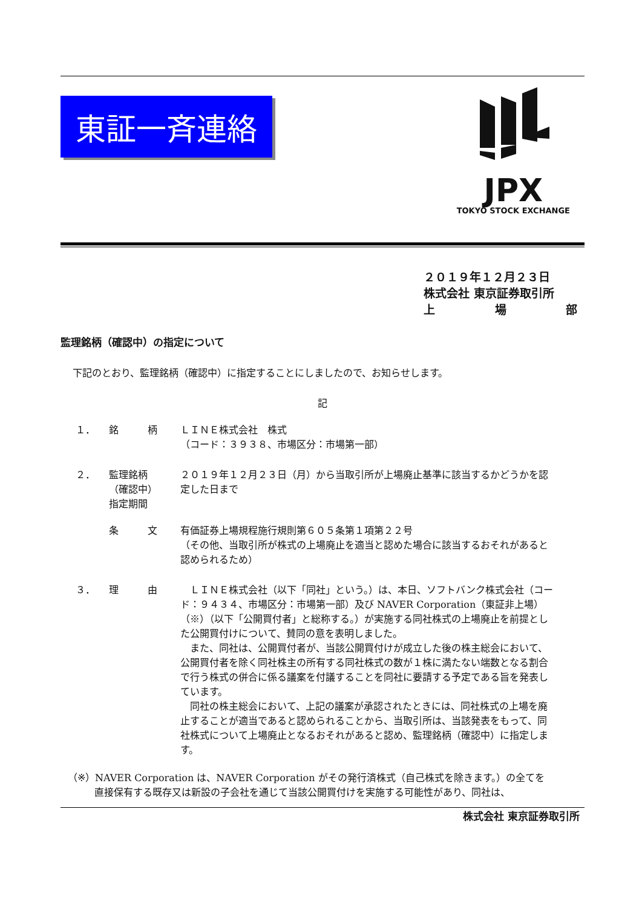東証一斉連絡
JPX
TOKYO STOCK EXCHANGE
２０１９年１２月２３日
株式会社 東京証券取引所
上 場 部
監理銘柄（確認中）の指定について
下記のとおり、監理銘柄（確認中）に指定することにしましたので、お知らせします。
記
１． 銘　　　柄 ＬＩＮＥ株式会社　株式
（コード：３９３８、市場区分：市場第一部）
２． 監理銘柄
（確認中）
指定期間
２０１９年１２月２３日（月）から当取引所が上場廃止基準に該当するかどうかを認定した日まで
条　　　文 有価証券上場規程施行規則第６０５条第１項第２２号
（その他、当取引所が株式の上場廃止を適当と認めた場合に該当するおそれがあると認められるため）
３． 理　　　由 　ＬＩＮＥ株式会社（以下「同社」という。）は、本日、ソフトバンク株式会社（コード：９４３４、市場区分：市場第一部）及び NAVER Corporation（東証非上場）（※）（以下「公開買付者」と総称する。）が実施する同社株式の上場廃止を前提とした公開買付けについて、賛同の意を表明しました。
　また、同社は、公開買付者が、当該公開買付けが成立した後の株主総会において、公開買付者を除く同社株主の所有する同社株式の数が１株に満たない端数となる割合で行う株式の併合に係る議案を付議することを同社に要請する予定である旨を発表しています。
　同社の株主総会において、上記の議案が承認されたときには、同社株式の上場を廃止することが適当であると認められることから、当取引所は、当該発表をもって、同社株式について上場廃止となるおそれがあると認め、監理銘柄（確認中）に指定します。
（※）NAVER Corporation は、NAVER Corporation がその発行済株式（自己株式を除きます。）の全てを
直接保有する既存又は新設の子会社を通じて当該公開買付けを実施する可能性があり、同社は、
株式会社 東京証券取引所